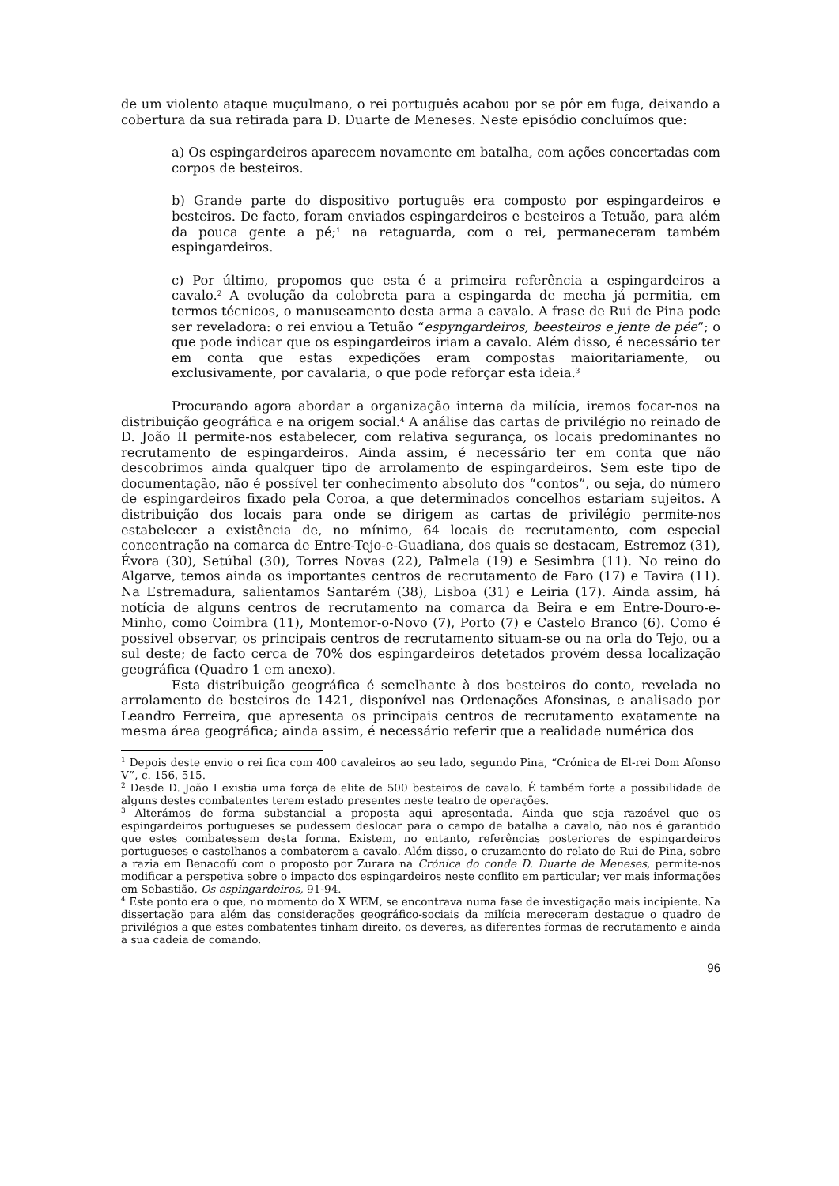de um violento ataque muçulmano, o rei português acabou por se pôr em fuga, deixando a cobertura da sua retirada para D. Duarte de Meneses. Neste episódio concluímos que:
a) Os espingardeiros aparecem novamente em batalha, com ações concertadas com corpos de besteiros.
b) Grande parte do dispositivo português era composto por espingardeiros e besteiros. De facto, foram enviados espingardeiros e besteiros a Tetuão, para além da pouca gente a pé;<sup>1</sup> na retaguarda, com o rei, permaneceram também espingardeiros.
c) Por último, propomos que esta é a primeira referência a espingardeiros a cavalo.<sup>2</sup> A evolução da colobreta para a espingarda de mecha já permitia, em termos técnicos, o manuseamento desta arma a cavalo. A frase de Rui de Pina pode ser reveladora: o rei enviou a Tetuão “espyngardeiros, beesteiros e jente de pée”; o que pode indicar que os espingardeiros iriam a cavalo. Além disso, é necessário ter em conta que estas expedições eram compostas maioritariamente, ou exclusivamente, por cavalaria, o que pode reforçar esta ideia.<sup>3</sup>
Procurando agora abordar a organização interna da milícia, iremos focar-nos na distribuição geográfica e na origem social.<sup>4</sup> A análise das cartas de privilégio no reinado de D. João II permite-nos estabelecer, com relativa segurança, os locais predominantes no recrutamento de espingardeiros. Ainda assim, é necessário ter em conta que não descobrimos ainda qualquer tipo de arrolamento de espingardeiros. Sem este tipo de documentação, não é possível ter conhecimento absoluto dos “contos”, ou seja, do número de espingardeiros fixado pela Coroa, a que determinados concelhos estariam sujeitos. A distribuição dos locais para onde se dirigem as cartas de privilégio permite-nos estabelecer a existência de, no mínimo, 64 locais de recrutamento, com especial concentração na comarca de Entre-Tejo-e-Guadiana, dos quais se destacam, Estremoz (31), Évora (30), Setúbal (30), Torres Novas (22), Palmela (19) e Sesimbra (11). No reino do Algarve, temos ainda os importantes centros de recrutamento de Faro (17) e Tavira (11). Na Estremadura, salientamos Santarém (38), Lisboa (31) e Leiria (17). Ainda assim, há notícia de alguns centros de recrutamento na comarca da Beira e em Entre-Douro-e-Minho, como Coimbra (11), Montemor-o-Novo (7), Porto (7) e Castelo Branco (6). Como é possível observar, os principais centros de recrutamento situam-se ou na orla do Tejo, ou a sul deste; de facto cerca de 70% dos espingardeiros detetados provém dessa localização geográfica (Quadro 1 em anexo).
Esta distribuição geográfica é semelhante à dos besteiros do conto, revelada no arrolamento de besteiros de 1421, disponível nas Ordenações Afonsinas, e analisado por Leandro Ferreira, que apresenta os principais centros de recrutamento exatamente na mesma área geográfica; ainda assim, é necessário referir que a realidade numérica dos
<sup>1</sup> Depois deste envio o rei fica com 400 cavaleiros ao seu lado, segundo Pina, “Crónica de El-rei Dom Afonso V”, c. 156, 515.
<sup>2</sup> Desde D. João I existia uma força de elite de 500 besteiros de cavalo. É também forte a possibilidade de alguns destes combatentes terem estado presentes neste teatro de operações.
<sup>3</sup> Alterámos de forma substancial a proposta aqui apresentada. Ainda que seja razoável que os espingardeiros portugueses se pudessem deslocar para o campo de batalha a cavalo, não nos é garantido que estes combatessem desta forma. Existem, no entanto, referências posteriores de espingardeiros portugueses e castelhanos a combaterem a cavalo. Além disso, o cruzamento do relato de Rui de Pina, sobre a razia em Benacofú com o proposto por Zurara na Crónica do conde D. Duarte de Meneses, permite-nos modificar a perspetiva sobre o impacto dos espingardeiros neste conflito em particular; ver mais informações em Sebastião, Os espingardeiros, 91-94.
<sup>4</sup> Este ponto era o que, no momento do X WEM, se encontrava numa fase de investigação mais incipiente. Na dissertação para além das considerações geográfico-sociais da milícia mereceram destaque o quadro de privilégios a que estes combatentes tinham direito, os deveres, as diferentes formas de recrutamento e ainda a sua cadeia de comando.
96